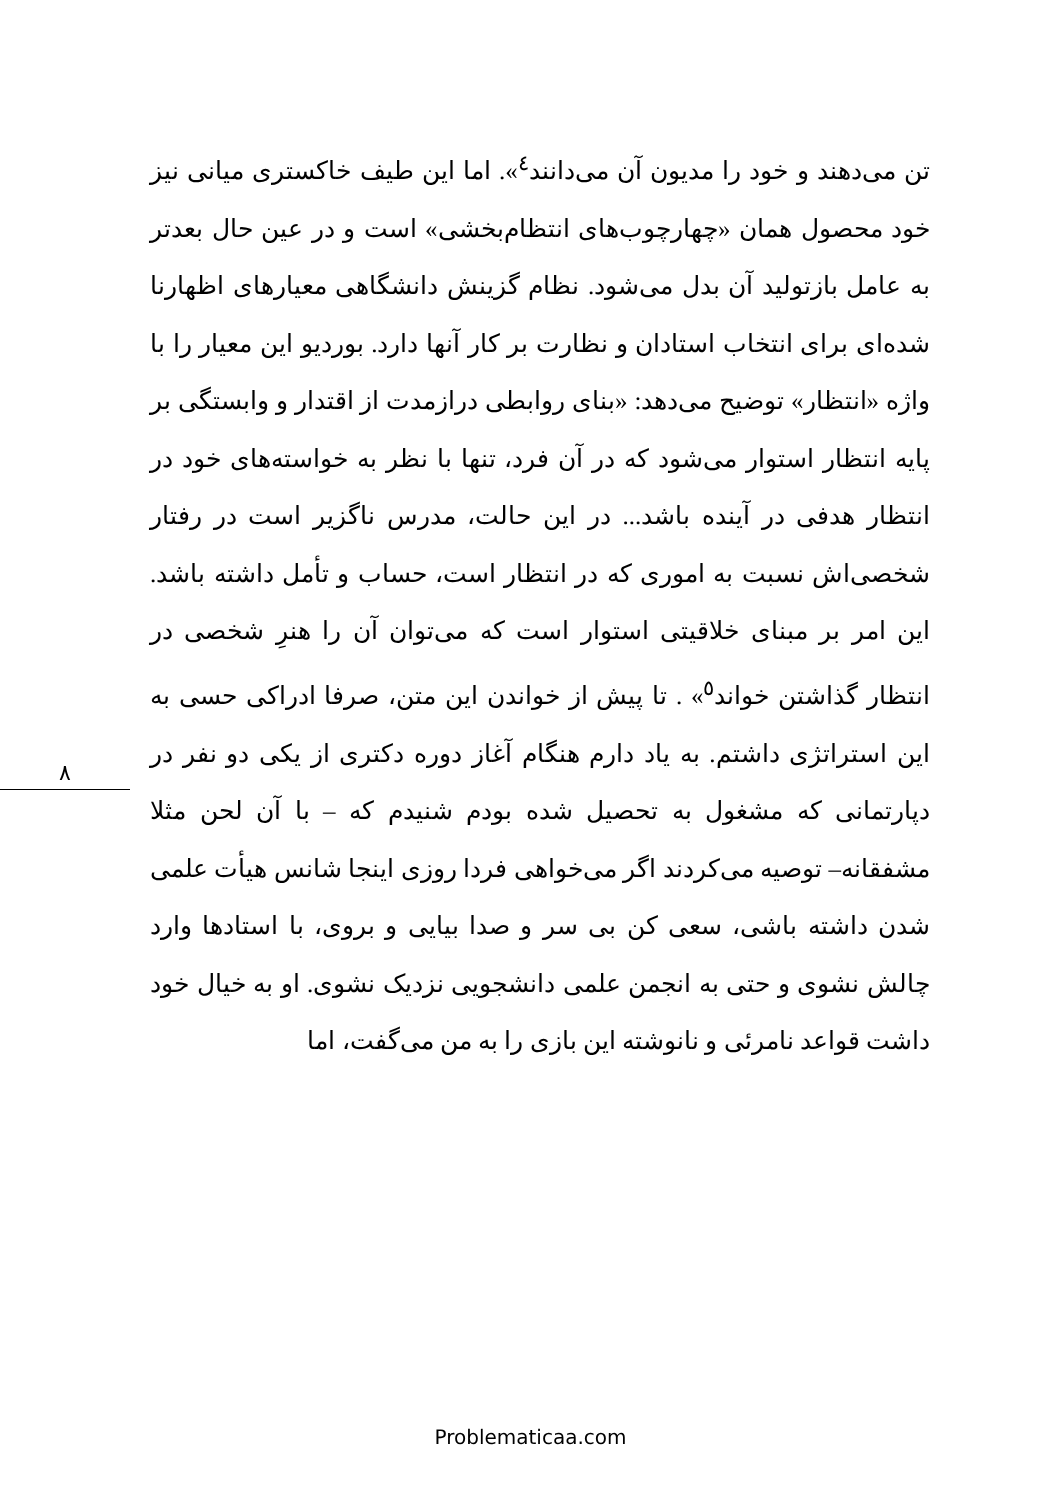۸
تن می‌دهند و خود را مدیون آن می‌دانند<sup>٤</sup>». اما این طیف خاکستری میانی نیز خود محصول همان «چهارچوب‌های انتظام‌بخشی» است و در عین حال بعدتر به عامل بازتولید آن بدل می‌شود. نظام گزینش دانشگاهی معیارهای اظهارنا شده‌ای برای انتخاب استادان و نظارت بر کار آنها دارد. بوردیو این معیار را با واژه «انتظار» توضیح می‌دهد: «بنای روابطی درازمدت از اقتدار و وابستگی بر پایه انتظار استوار می‌شود که در آن فرد، تنها با نظر به خواسته‌های خود در انتظار هدفی در آینده باشد... در این حالت، مدرس ناگزیر است در رفتار شخصی‌اش نسبت به اموری که در انتظار است، حساب و تأمل داشته باشد. این امر بر مبنای خلاقیتی استوار است که می‌توان آن را هنرِ شخصی در انتظار گذاشتن خواند<sup>٥</sup>» . تا پیش از خواندن این متن، صرفا ادراکی حسی به این استراتژی داشتم. به یاد دارم هنگام آغاز دوره دکتری از یکی دو نفر در دپارتمانی که مشغول به تحصیل شده بودم شنیدم که – با آن لحن مثلا مشفقانه– توصیه می‌کردند اگر می‌خواهی فردا روزی اینجا شانس هیأت علمی شدن داشته باشی، سعی کن بی سر و صدا بیایی و بروی، با استادها وارد چالش نشوی و حتی به انجمن علمی دانشجویی نزدیک نشوی. او به خیال خود داشت قواعد نامرئی و نانوشته این بازی را به من می‌گفت، اما
Problematicaa.com